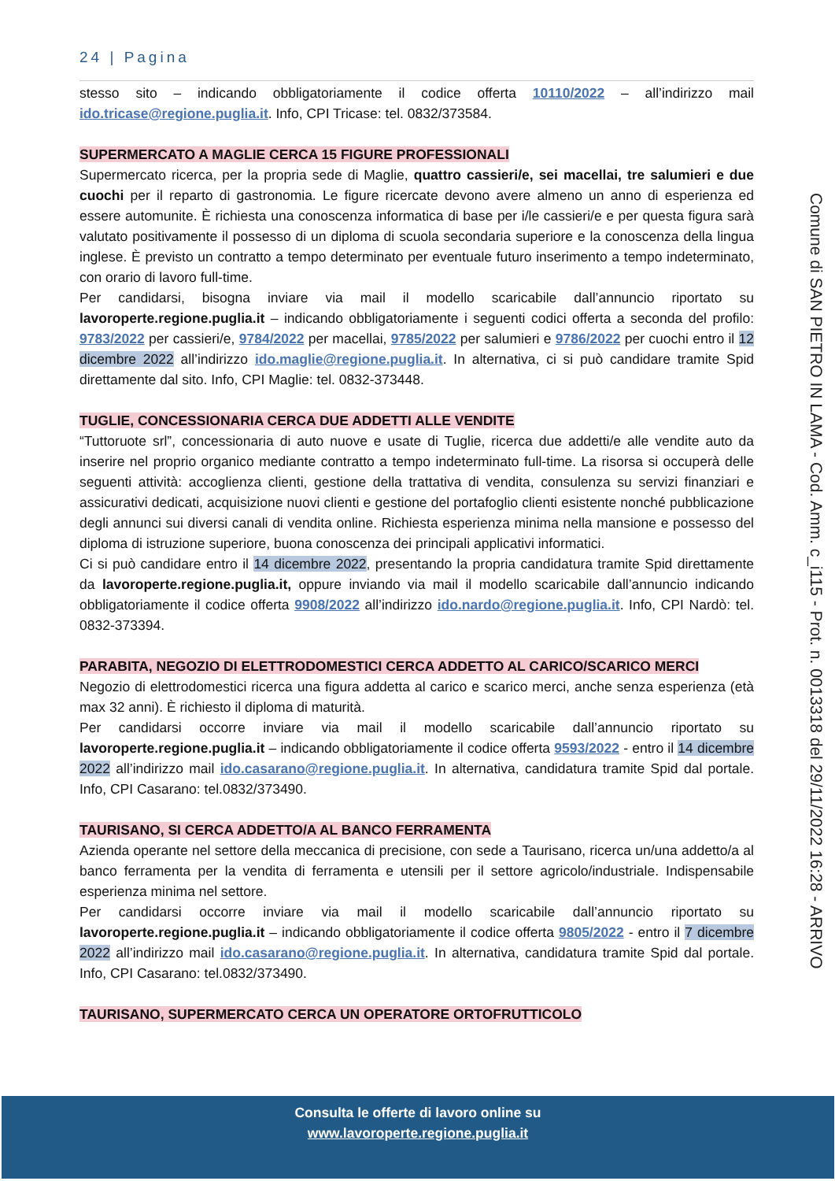24 | Pagina
stesso sito – indicando obbligatoriamente il codice offerta 10110/2022 – all’indirizzo mail ido.tricase@regione.puglia.it. Info, CPI Tricase: tel. 0832/373584.
SUPERMERCATO A MAGLIE CERCA 15 FIGURE PROFESSIONALI
Supermercato ricerca, per la propria sede di Maglie, quattro cassieri/e, sei macellai, tre salumieri e due cuochi per il reparto di gastronomia. Le figure ricercate devono avere almeno un anno di esperienza ed essere automunite. È richiesta una conoscenza informatica di base per i/le cassieri/e e per questa figura sarà valutato positivamente il possesso di un diploma di scuola secondaria superiore e la conoscenza della lingua inglese. È previsto un contratto a tempo determinato per eventuale futuro inserimento a tempo indeterminato, con orario di lavoro full-time.
Per candidarsi, bisogna inviare via mail il modello scaricabile dall’annuncio riportato su lavoroperte.regione.puglia.it – indicando obbligatoriamente i seguenti codici offerta a seconda del profilo: 9783/2022 per cassieri/e, 9784/2022 per macellai, 9785/2022 per salumieri e 9786/2022 per cuochi entro il 12 dicembre 2022 all’indirizzo ido.maglie@regione.puglia.it. In alternativa, ci si può candidare tramite Spid direttamente dal sito. Info, CPI Maglie: tel. 0832-373448.
TUGLIE, CONCESSIONARIA CERCA DUE ADDETTI ALLE VENDITE
“Tuttoruote srl”, concessionaria di auto nuove e usate di Tuglie, ricerca due addetti/e alle vendite auto da inserire nel proprio organico mediante contratto a tempo indeterminato full-time. La risorsa si occuperà delle seguenti attività: accoglienza clienti, gestione della trattativa di vendita, consulenza su servizi finanziari e assicurativi dedicati, acquisizione nuovi clienti e gestione del portafoglio clienti esistente nonché pubblicazione degli annunci sui diversi canali di vendita online. Richiesta esperienza minima nella mansione e possesso del diploma di istruzione superiore, buona conoscenza dei principali applicativi informatici.
Ci si può candidare entro il 14 dicembre 2022, presentando la propria candidatura tramite Spid direttamente da lavoroperte.regione.puglia.it, oppure inviando via mail il modello scaricabile dall’annuncio indicando obbligatoriamente il codice offerta 9908/2022 all’indirizzo ido.nardo@regione.puglia.it. Info, CPI Nardò: tel. 0832-373394.
PARABITA, NEGOZIO DI ELETTRODOMESTICI CERCA ADDETTO AL CARICO/SCARICO MERCI
Negozio di elettrodomestici ricerca una figura addetta al carico e scarico merci, anche senza esperienza (età max 32 anni). È richiesto il diploma di maturità.
Per candidarsi occorre inviare via mail il modello scaricabile dall’annuncio riportato su lavoroperte.regione.puglia.it – indicando obbligatoriamente il codice offerta 9593/2022 - entro il 14 dicembre 2022 all’indirizzo mail ido.casarano@regione.puglia.it. In alternativa, candidatura tramite Spid dal portale. Info, CPI Casarano: tel.0832/373490.
TAURISANO, SI CERCA ADDETTO/A AL BANCO FERRAMENTA
Azienda operante nel settore della meccanica di precisione, con sede a Taurisano, ricerca un/una addetto/a al banco ferramenta per la vendita di ferramenta e utensili per il settore agricolo/industriale. Indispensabile esperienza minima nel settore.
Per candidarsi occorre inviare via mail il modello scaricabile dall’annuncio riportato su lavoroperte.regione.puglia.it – indicando obbligatoriamente il codice offerta 9805/2022 - entro il 7 dicembre 2022 all’indirizzo mail ido.casarano@regione.puglia.it. In alternativa, candidatura tramite Spid dal portale. Info, CPI Casarano: tel.0832/373490.
TAURISANO, SUPERMERCATO CERCA UN OPERATORE ORTOFRUTTICOLO
Comune di SAN PIETRO IN LAMA - Cod. Amm. c_i115 - Prot. n. 0013318 del 29/11/2022 16:28 - ARRIVO
Consulta le offerte di lavoro online su
www.lavoroperte.regione.puglia.it